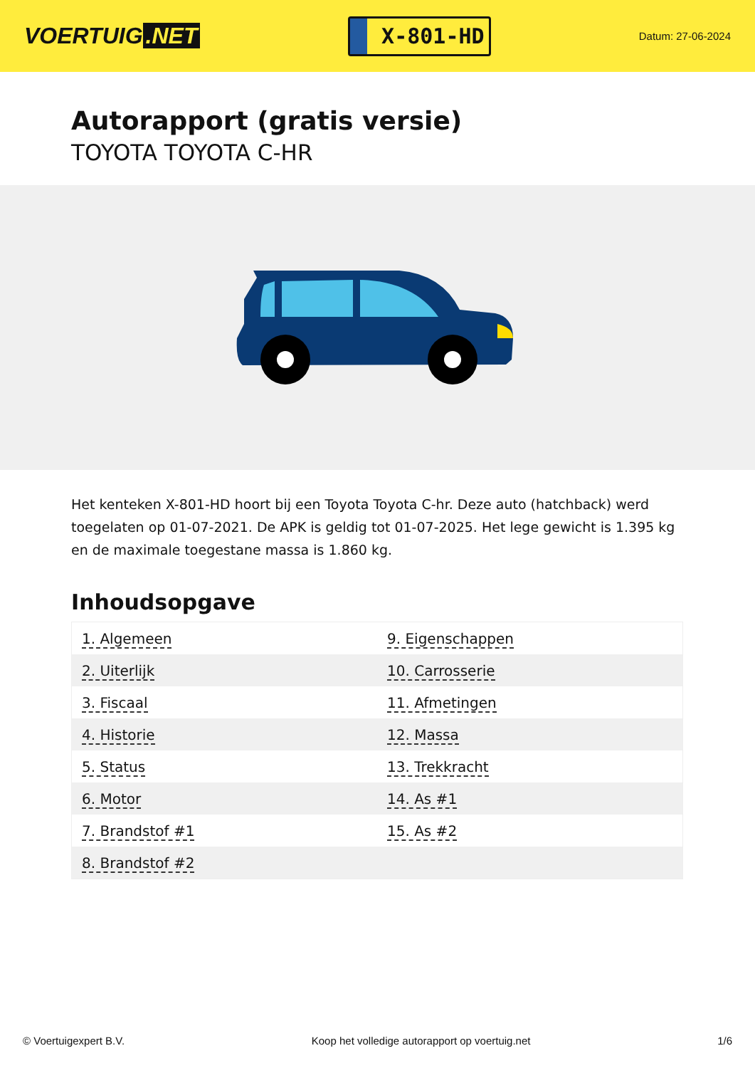VOERTUIG.NET
X-801-HD
Datum: 27-06-2024
Autorapport (gratis versie)
TOYOTA TOYOTA C-HR
Het kenteken X-801-HD hoort bij een Toyota Toyota C-hr. Deze auto (hatchback) werd toegelaten op 01-07-2021. De APK is geldig tot 01-07-2025. Het lege gewicht is 1.395 kg en de maximale toegestane massa is 1.860 kg.
Inhoudsopgave
| 1. Algemeen | 9. Eigenschappen |
| 2. Uiterlijk | 10. Carrosserie |
| 3. Fiscaal | 11. Afmetingen |
| 4. Historie | 12. Massa |
| 5. Status | 13. Trekkracht |
| 6. Motor | 14. As #1 |
| 7. Brandstof #1 | 15. As #2 |
| 8. Brandstof #2 | |
© Voertuigexpert B.V. Koop het volledige autorapport op voertuig.net 1/6